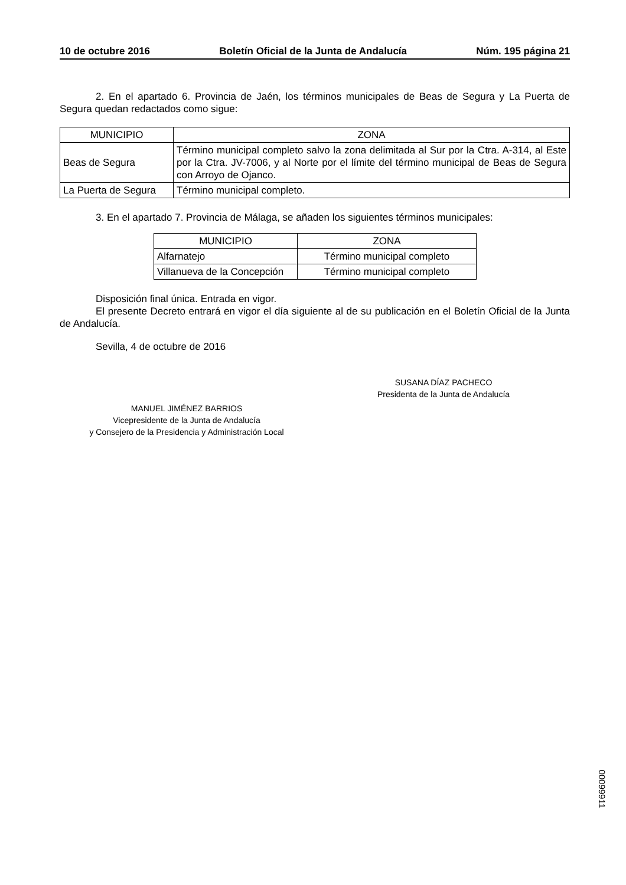10 de octubre 2016 Boletín Oficial de la Junta de Andalucía Núm. 195 página 21
2. En el apartado 6. Provincia de Jaén, los términos municipales de Beas de Segura y La Puerta de Segura quedan redactados como sigue:
| MUNICIPIO | ZONA |
| --- | --- |
| Beas de Segura | Término municipal completo salvo la zona delimitada al Sur por la Ctra. A-314, al Este por la Ctra. JV-7006, y al Norte por el límite del término municipal de Beas de Segura con Arroyo de Ojanco. |
| La Puerta de Segura | Término municipal completo. |
3. En el apartado 7. Provincia de Málaga, se añaden los siguientes términos municipales:
| MUNICIPIO | ZONA |
| --- | --- |
| Alfarnatejo | Término municipal completo |
| Villanueva de la Concepción | Término municipal completo |
Disposición final única. Entrada en vigor.
El presente Decreto entrará en vigor el día siguiente al de su publicación en el Boletín Oficial de la Junta de Andalucía.
Sevilla, 4 de octubre de 2016
SUSANA DÍAZ PACHECO
Presidenta de la Junta de Andalucía
MANUEL JIMÉNEZ BARRIOS
Vicepresidente de la Junta de Andalucía
y Consejero de la Presidencia y Administración Local
00099911